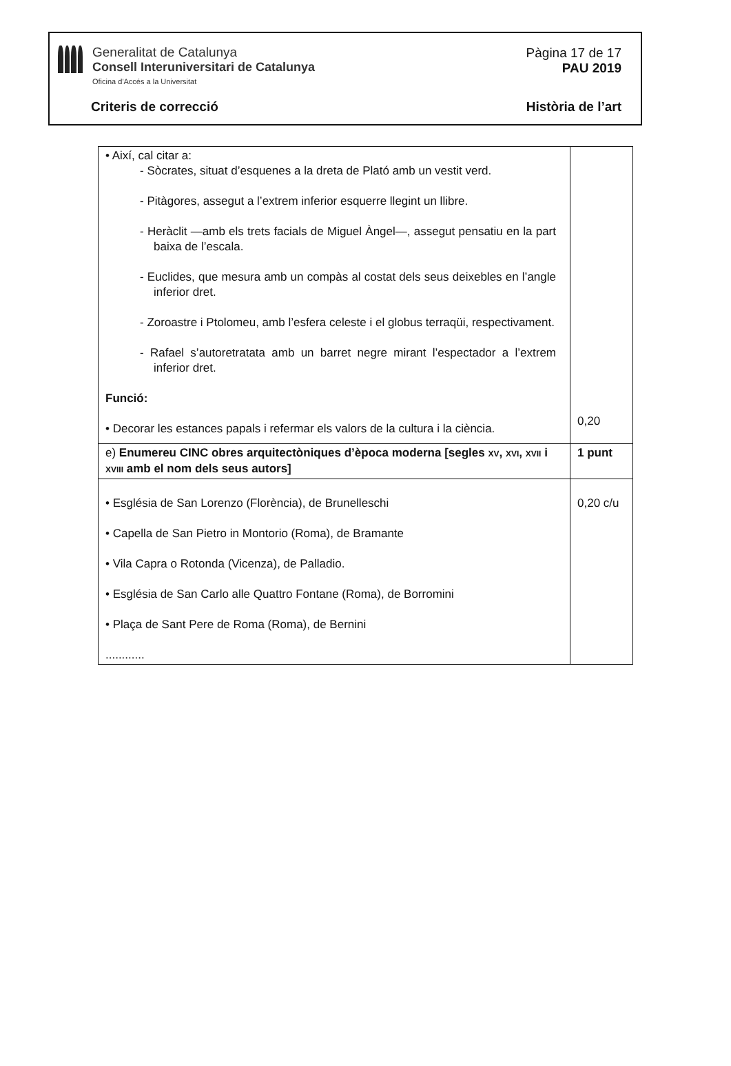Generalitat de Catalunya
Consell Interuniversitari de Catalunya
Oficina d'Accés a la Universitat
Pàgina 17 de 17
PAU 2019
Criteris de correcció Història de l’art
| • Així, cal citar a: - Sòcrates, situat d’esquenes a la dreta de Plató amb un vestit verd. - Pitàgores, assegut a l’extrem inferior esquerre llegint un llibre. - Heràclit —amb els trets facials de Miguel Àngel—, assegut pensatiu en la part baixa de l’escala. - Euclides, que mesura amb un compàs al costat dels seus deixebles en l’angle inferior dret. - Zoroastre i Ptolomeu, amb l’esfera celeste i el globus terraqüi, respectivament. - Rafael s’autoretratata amb un barret negre mirant l’espectador a l’extrem inferior dret. Funció: • Decorar les estances papals i refermar els valors de la cultura i la ciència. | 0,20 |
| e) Enumereu CINC obres arquitectòniques d’època moderna [segles XV , XVI , XVII i XVIII amb el nom dels seus autors] | 1 punt |
| • Església de San Lorenzo (Florència), de Brunelleschi • Capella de San Pietro in Montorio (Roma), de Bramante • Vila Capra o Rotonda (Vicenza), de Palladio. • Església de San Carlo alle Quattro Fontane (Roma), de Borromini • Plaça de Sant Pere de Roma (Roma), de Bernini ............ | 0,20 c/u |